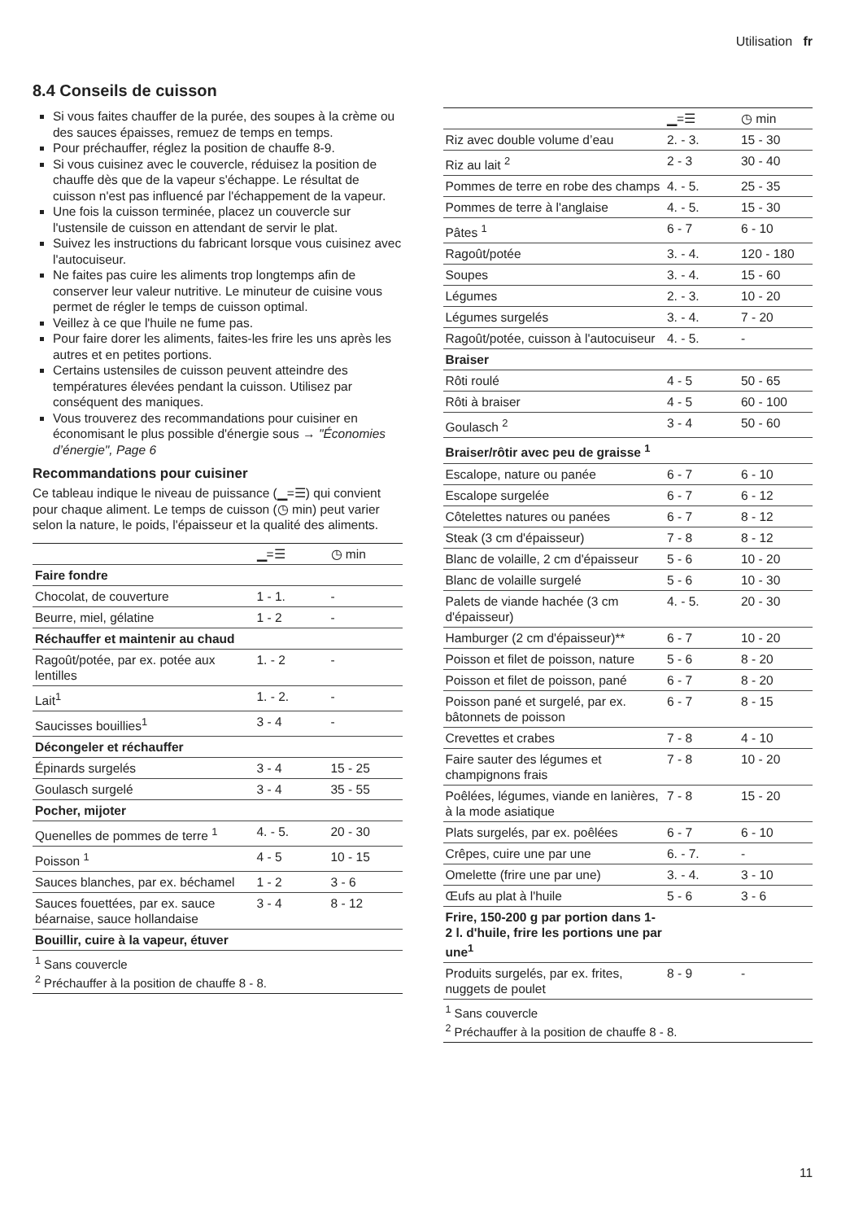Utilisation fr
8.4 Conseils de cuisson
Si vous faites chauffer de la purée, des soupes à la crème ou des sauces épaisses, remuez de temps en temps.
Pour préchauffer, réglez la position de chauffe 8-9.
Si vous cuisinez avec le couvercle, réduisez la position de chauffe dès que de la vapeur s'échappe. Le résultat de cuisson n'est pas influencé par l'échappement de la vapeur.
Une fois la cuisson terminée, placez un couvercle sur l'ustensile de cuisson en attendant de servir le plat.
Suivez les instructions du fabricant lorsque vous cuisinez avec l'autocuiseur.
Ne faites pas cuire les aliments trop longtemps afin de conserver leur valeur nutritive. Le minuteur de cuisine vous permet de régler le temps de cuisson optimal.
Veillez à ce que l'huile ne fume pas.
Pour faire dorer les aliments, faites-les frire les uns après les autres et en petites portions.
Certains ustensiles de cuisson peuvent atteindre des températures élevées pendant la cuisson. Utilisez par conséquent des maniques.
Vous trouverez des recommandations pour cuisiner en économisant le plus possible d'énergie sous → "Économies d’énergie", Page 6
Recommandations pour cuisiner
Ce tableau indique le niveau de puissance (▁=☰) qui convient pour chaque aliment. Le temps de cuisson (◷ min) peut varier selon la nature, le poids, l'épaisseur et la qualité des aliments.
| | ▁=☰ | ◷ min |
| --- | --- | --- |
| Faire fondre | | |
| Chocolat, de couverture | 1 - 1. | - |
| Beurre, miel, gélatine | 1 - 2 | - |
| Réchauffer et maintenir au chaud | | |
| Ragoût/potée, par ex. potée aux lentilles | 1. - 2 | - |
| Lait<sup>1</sup> | 1. - 2. | - |
| Saucisses bouillies<sup>1</sup> | 3 - 4 | - |
| Décongeler et réchauffer | | |
| Épinards surgelés | 3 - 4 | 15 - 25 |
| Goulasch surgelé | 3 - 4 | 35 - 55 |
| Pocher, mijoter | | |
| Quenelles de pommes de terre <sup>1</sup> | 4. - 5. | 20 - 30 |
| Poisson <sup>1</sup> | 4 - 5 | 10 - 15 |
| Sauces blanches, par ex. béchamel | 1 - 2 | 3 - 6 |
| Sauces fouettées, par ex. sauce béarnaise, sauce hollandaise | 3 - 4 | 8 - 12 |
| Bouillir, cuire à la vapeur, étuver | | |
| <sup>1</sup> Sans couvercle <sup>2</sup> Préchauffer à la position de chauffe 8 - 8. | | |
| | ▁=☰ | ◷ min |
| --- | --- | --- |
| Riz avec double volume d’eau | 2. - 3. | 15 - 30 |
| Riz au lait <sup>2</sup> | 2 - 3 | 30 - 40 |
| Pommes de terre en robe des champs | 4. - 5. | 25 - 35 |
| Pommes de terre à l'anglaise | 4. - 5. | 15 - 30 |
| Pâtes <sup>1</sup> | 6 - 7 | 6 - 10 |
| Ragoût/potée | 3. - 4. | 120 - 180 |
| Soupes | 3. - 4. | 15 - 60 |
| Légumes | 2. - 3. | 10 - 20 |
| Légumes surgelés | 3. - 4. | 7 - 20 |
| Ragoût/potée, cuisson à l'autocuiseur | 4. - 5. | - |
| Braiser | | |
| Rôti roulé | 4 - 5 | 50 - 65 |
| Rôti à braiser | 4 - 5 | 60 - 100 |
| Goulasch <sup>2</sup> | 3 - 4 | 50 - 60 |
| Braiser/rôtir avec peu de graisse <sup>1</sup> | | |
| Escalope, nature ou panée | 6 - 7 | 6 - 10 |
| Escalope surgelée | 6 - 7 | 6 - 12 |
| Côtelettes natures ou panées | 6 - 7 | 8 - 12 |
| Steak (3 cm d'épaisseur) | 7 - 8 | 8 - 12 |
| Blanc de volaille, 2 cm d'épaisseur | 5 - 6 | 10 - 20 |
| Blanc de volaille surgelé | 5 - 6 | 10 - 30 |
| Palets de viande hachée (3 cm d'épaisseur) | 4. - 5. | 20 - 30 |
| Hamburger (2 cm d'épaisseur)** | 6 - 7 | 10 - 20 |
| Poisson et filet de poisson, nature | 5 - 6 | 8 - 20 |
| Poisson et filet de poisson, pané | 6 - 7 | 8 - 20 |
| Poisson pané et surgelé, par ex. bâtonnets de poisson | 6 - 7 | 8 - 15 |
| Crevettes et crabes | 7 - 8 | 4 - 10 |
| Faire sauter des légumes et champignons frais | 7 - 8 | 10 - 20 |
| Poêlées, légumes, viande en lanières, à la mode asiatique | 7 - 8 | 15 - 20 |
| Plats surgelés, par ex. poêlées | 6 - 7 | 6 - 10 |
| Crêpes, cuire une par une | 6. - 7. | - |
| Omelette (frire une par une) | 3. - 4. | 3 - 10 |
| Œufs au plat à l'huile | 5 - 6 | 3 - 6 |
| Frire, 150-200 g par portion dans 1-2 l. d'huile, frire les portions une par une<sup>1</sup> | | |
| Produits surgelés, par ex. frites, nuggets de poulet | 8 - 9 | - |
| <sup>1</sup> Sans couvercle <sup>2</sup> Préchauffer à la position de chauffe 8 - 8. | | |
11